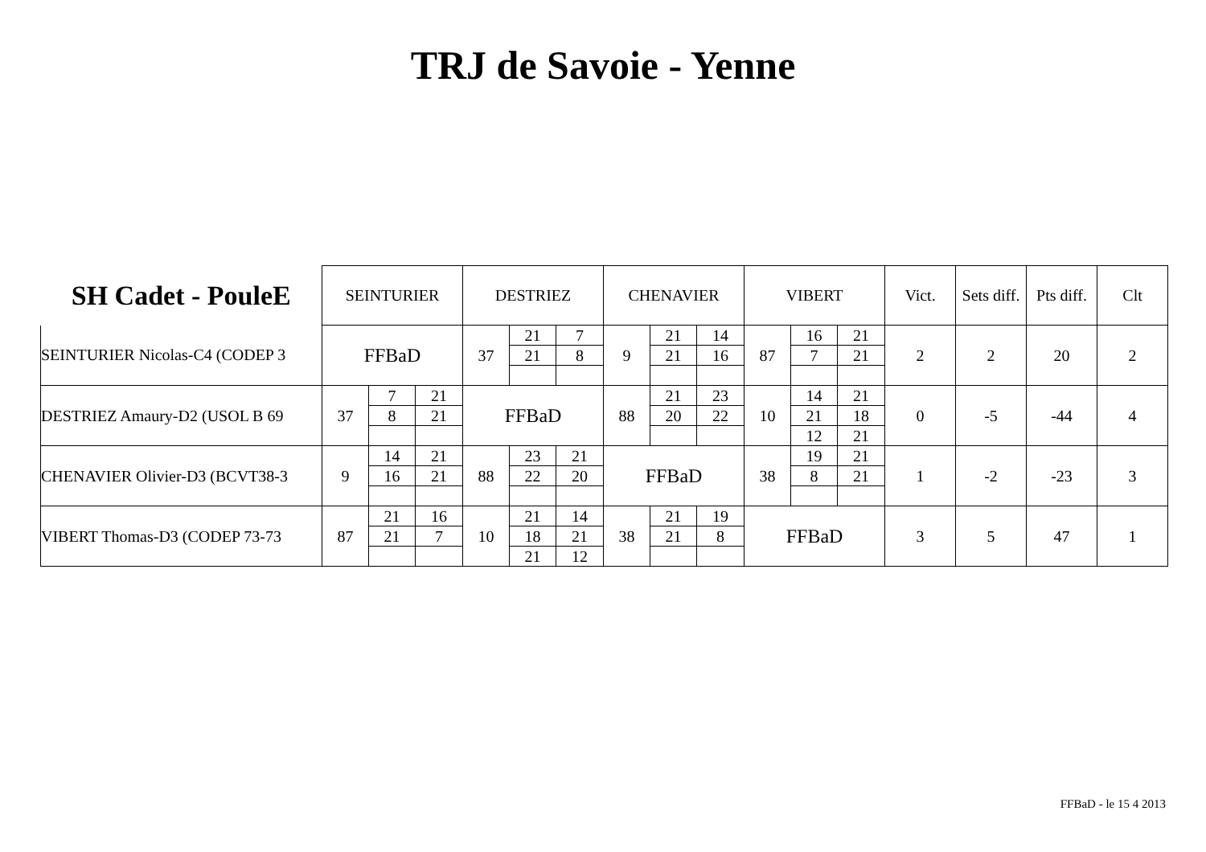TRJ de Savoie - Yenne
| SH Cadet - PouleE | SEINTURIER | | | DESTRIEZ | | | CHENAVIER | | | VIBERT | | | Vict. | Sets diff. | Pts diff. | Clt |
| --- | --- | --- | --- | --- | --- | --- | --- | --- | --- | --- | --- | --- | --- | --- | --- | --- |
| SEINTURIER Nicolas-C4 (CODEP 3 | FFBaD | | | 37 | 21 | 7 | 9 | 21 | 14 | 87 | 16 | 21 | 2 | 2 | 20 | 2 |
| | | | | | 21 | 8 | | 21 | 16 | | 7 | 21 | | | | |
| DESTRIEZ Amaury-D2 (USOL B 69 | 37 | 7 | 21 | FFBaD | | | 88 | 21 | 23 | 10 | 14 | 21 | 0 | -5 | -44 | 4 |
| | | 8 | 21 | | | | | 20 | 22 | | 21 | 18 | | | | |
| | | | | | | | | | | | 12 | 21 | | | | |
| CHENAVIER Olivier-D3 (BCVT38-3 | 9 | 14 | 21 | 88 | 23 | 21 | FFBaD | | | 38 | 19 | 21 | 1 | -2 | -23 | 3 |
| | | 16 | 21 | | 22 | 20 | | | | | 8 | 21 | | | | |
| VIBERT Thomas-D3 (CODEP 73-73 | 87 | 21 | 16 | 10 | 21 | 14 | 38 | 21 | 19 | FFBaD | | | 3 | 5 | 47 | 1 |
| | | 21 | 7 | | 18 | 21 | | 21 | 8 | | | | | | | |
| | | | | | 21 | 12 | | | | | | | | | | |
FFBaD - le 15 4 2013